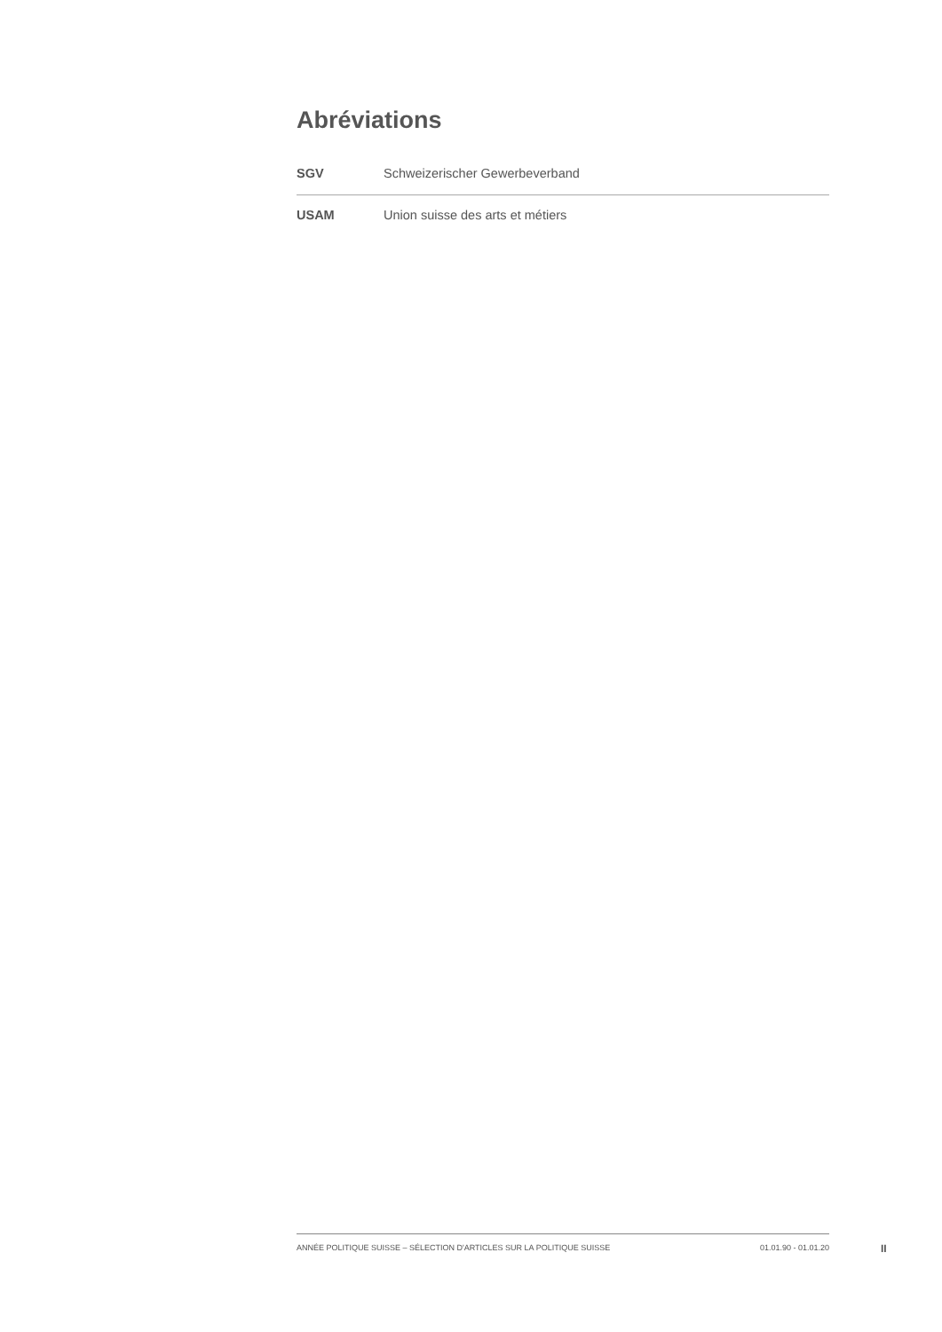Abréviations
| SGV | Schweizerischer Gewerbeverband |
| USAM | Union suisse des arts et métiers |
ANNÉE POLITIQUE SUISSE – SÉLECTION D'ARTICLES SUR LA POLITIQUE SUISSE 01.01.90 - 01.01.20
II